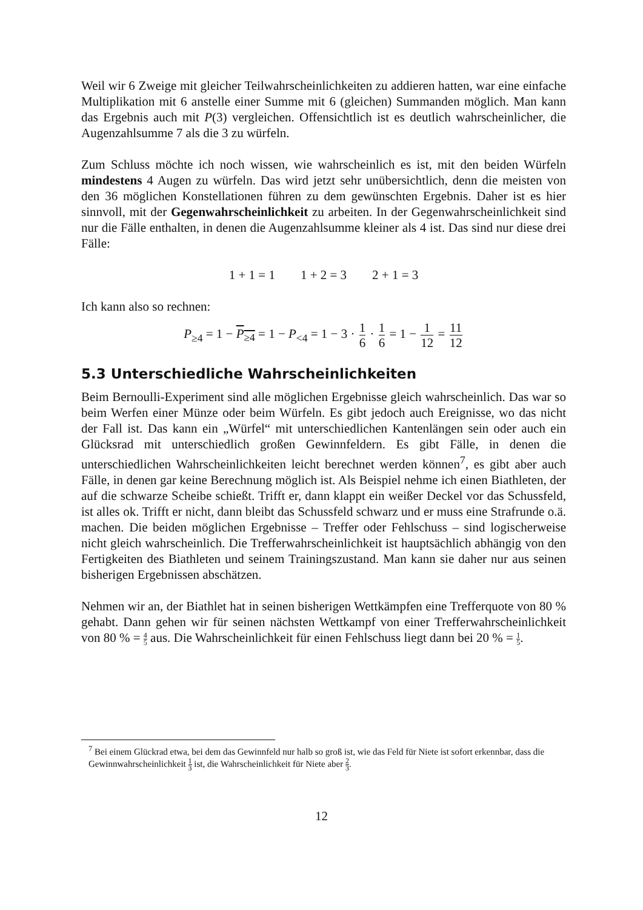Weil wir 6 Zweige mit gleicher Teilwahrscheinlichkeiten zu addieren hatten, war eine einfache Multiplikation mit 6 anstelle einer Summe mit 6 (gleichen) Summanden möglich. Man kann das Ergebnis auch mit P(3) vergleichen. Offensichtlich ist es deutlich wahrscheinlicher, die Augenzahlsumme 7 als die 3 zu würfeln.
Zum Schluss möchte ich noch wissen, wie wahrscheinlich es ist, mit den beiden Würfeln mindestens 4 Augen zu würfeln. Das wird jetzt sehr unübersichtlich, denn die meisten von den 36 möglichen Konstellationen führen zu dem gewünschten Ergebnis. Daher ist es hier sinnvoll, mit der Gegenwahrscheinlichkeit zu arbeiten. In der Gegenwahrscheinlichkeit sind nur die Fälle enthalten, in denen die Augenzahlsumme kleiner als 4 ist. Das sind nur diese drei Fälle:
1 + 1 = 1 1 + 2 = 3 2 + 1 = 3
Ich kann also so rechnen:
P<sub>≥4</sub> = 1 − P<sub>≥4</sub> = 1 − P<sub><4</sub> = 1 − 3 · 1 6 · 1 6 = 1 − 1 12 = 11 12
5.3 Unterschiedliche Wahrscheinlichkeiten
Beim Bernoulli-Experiment sind alle möglichen Ergebnisse gleich wahrscheinlich. Das war so beim Werfen einer Münze oder beim Würfeln. Es gibt jedoch auch Ereignisse, wo das nicht der Fall ist. Das kann ein „Würfel“ mit unterschiedlichen Kantenlängen sein oder auch ein Glücksrad mit unterschiedlich großen Gewinnfeldern. Es gibt Fälle, in denen die unterschiedlichen Wahrscheinlichkeiten leicht berechnet werden können<sup>7</sup>, es gibt aber auch Fälle, in denen gar keine Berechnung möglich ist. Als Beispiel nehme ich einen Biathleten, der auf die schwarze Scheibe schießt. Trifft er, dann klappt ein weißer Deckel vor das Schussfeld, ist alles ok. Trifft er nicht, dann bleibt das Schussfeld schwarz und er muss eine Strafrunde o.ä. machen. Die beiden möglichen Ergebnisse – Treffer oder Fehlschuss – sind logischerweise nicht gleich wahrscheinlich. Die Trefferwahrscheinlichkeit ist hauptsächlich abhängig von den Fertigkeiten des Biathleten und seinem Trainingszustand. Man kann sie daher nur aus seinen bisherigen Ergebnissen abschätzen.
Nehmen wir an, der Biathlet hat in seinen bisherigen Wettkämpfen eine Trefferquote von 80 % gehabt. Dann gehen wir für seinen nächsten Wettkampf von einer Trefferwahrscheinlichkeit von 80 % = 4 5 aus. Die Wahrscheinlichkeit für einen Fehlschuss liegt dann bei 20 % = 1 5.
<sup>7</sup> Bei einem Glückrad etwa, bei dem das Gewinnfeld nur halb so groß ist, wie das Feld für Niete ist sofort erkennbar, dass die Gewinnwahrscheinlichkeit 1 3 ist, die Wahrscheinlichkeit für Niete aber 2 3.
12